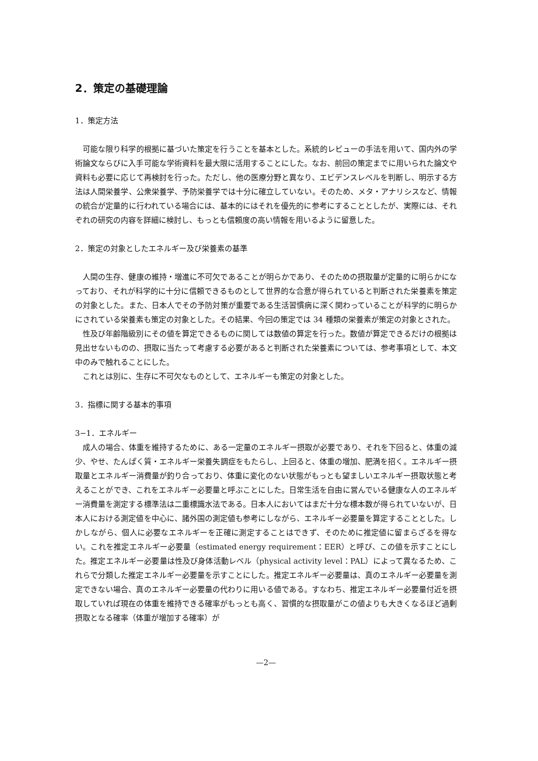2．策定の基礎理論
1．策定方法
可能な限り科学的根拠に基づいた策定を行うことを基本とした。系統的レビューの手法を用いて、国内外の学術論文ならびに入手可能な学術資料を最大限に活用することにした。なお、前回の策定までに用いられた論文や資料も必要に応じて再検討を行った。ただし、他の医療分野と異なり、エビデンスレベルを判断し、明示する方法は人間栄養学、公衆栄養学、予防栄養学では十分に確立していない。そのため、メタ・アナリシスなど、情報の統合が定量的に行われている場合には、基本的にはそれを優先的に参考にすることとしたが、実際には、それぞれの研究の内容を詳細に検討し、もっとも信頼度の高い情報を用いるように留意した。
2．策定の対象としたエネルギー及び栄養素の基準
人間の生存、健康の維持・増進に不可欠であることが明らかであり、そのための摂取量が定量的に明らかになっており、それが科学的に十分に信頼できるものとして世界的な合意が得られていると判断された栄養素を策定の対象とした。また、日本人でその予防対策が重要である生活習慣病に深く関わっていることが科学的に明らかにされている栄養素も策定の対象とした。その結果、今回の策定では 34 種類の栄養素が策定の対象とされた。
性及び年齢階級別にその値を算定できるものに関しては数値の算定を行った。数値が算定できるだけの根拠は見出せないものの、摂取に当たって考慮する必要があると判断された栄養素については、参考事項として、本文中のみで触れることにした。
これとは別に、生存に不可欠なものとして、エネルギーも策定の対象とした。
3．指標に関する基本的事項
3−1．エネルギー
成人の場合、体重を維持するために、ある一定量のエネルギー摂取が必要であり、それを下回ると、体重の減少、やせ、たんぱく質・エネルギー栄養失調症をもたらし、上回ると、体重の増加、肥満を招く。エネルギー摂取量とエネルギー消費量が釣り合っており、体重に変化のない状態がもっとも望ましいエネルギー摂取状態と考えることができ、これをエネルギー必要量と呼ぶことにした。日常生活を自由に営んでいる健康な人のエネルギー消費量を測定する標準法は二重標識水法である。日本人においてはまだ十分な標本数が得られていないが、日本人における測定値を中心に、諸外国の測定値も参考にしながら、エネルギー必要量を算定することとした。しかしながら、個人に必要なエネルギーを正確に測定することはできず、そのために推定値に留まらざるを得ない。これを推定エネルギー必要量（estimated energy requirement：EER）と呼び、この値を示すことにした。推定エネルギー必要量は性及び身体活動レベル（physical activity level：PAL）によって異なるため、これらで分類した推定エネルギー必要量を示すことにした。推定エネルギー必要量は、真のエネルギー必要量を測定できない場合、真のエネルギー必要量の代わりに用いる値である。すなわち、推定エネルギー必要量付近を摂取していれば現在の体重を維持できる確率がもっとも高く、習慣的な摂取量がこの値よりも大きくなるほど過剰摂取となる確率（体重が増加する確率）が
—2—